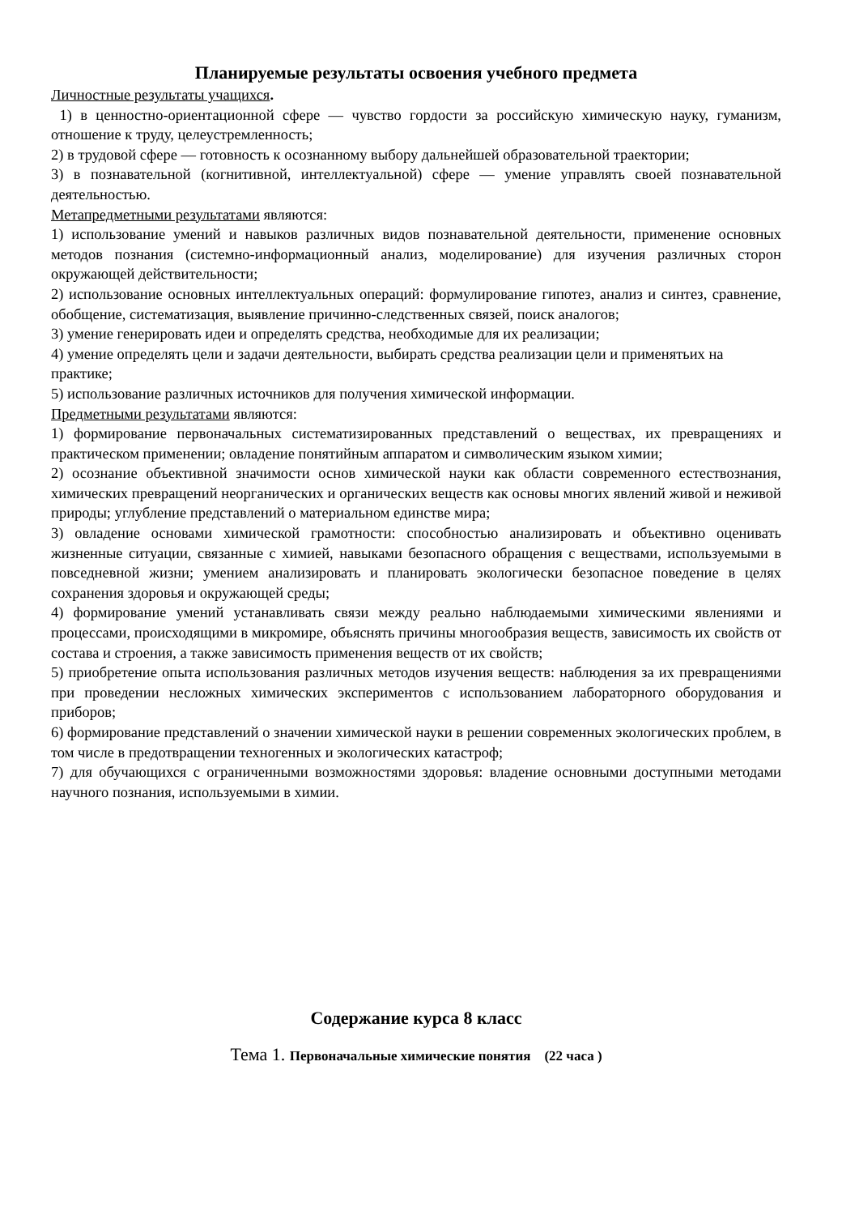Планируемые результаты освоения учебного предмета
Личностные результаты учащихся.
1) в ценностно-ориентационной сфере — чувство гордости за российскую химическую науку, гуманизм, отношение к труду, целеустремленность;
2) в трудовой сфере — готовность к осознанному выбору дальнейшей образовательной траектории;
3) в познавательной (когнитивной, интеллектуальной) сфере — умение управлять своей познавательной деятельностью.
Метапредметными результатами являются:
1) использование умений и навыков различных видов познавательной деятельности, применение основных методов познания (системно-информационный анализ, моделирование) для изучения различных сторон окружающей действительности;
2) использование основных интеллектуальных операций: формулирование гипотез, анализ и синтез, сравнение, обобщение, систематизация, выявление причинно-следственных связей, поиск аналогов;
3) умение генерировать идеи и определять средства, необходимые для их реализации;
4) умение определять цели и задачи деятельности, выбирать средства реализации цели и применятьих на практике;
5) использование различных источников для получения химической информации.
Предметными результатами являются:
1) формирование первоначальных систематизированных представлений о веществах, их превращениях и практическом применении; овладение понятийным аппаратом и символическим языком химии;
2) осознание объективной значимости основ химической науки как области современного естествознания, химических превращений неорганических и органических веществ как основы многих явлений живой и неживой природы; углубление представлений о материальном единстве мира;
3) овладение основами химической грамотности: способностью анализировать и объективно оценивать жизненные ситуации, связанные с химией, навыками безопасного обращения с веществами, используемыми в повседневной жизни; умением анализировать и планировать экологически безопасное поведение в целях сохранения здоровья и окружающей среды;
4) формирование умений устанавливать связи между реально наблюдаемыми химическими явлениями и процессами, происходящими в микромире, объяснять причины многообразия веществ, зависимость их свойств от состава и строения, а также зависимость применения веществ от их свойств;
5) приобретение опыта использования различных методов изучения веществ: наблюдения за их превращениями при проведении несложных химических экспериментов с использованием лабораторного оборудования и приборов;
6) формирование представлений о значении химической науки в решении современных экологических проблем, в том числе в предотвращении техногенных и экологических катастроф;
7) для обучающихся с ограниченными возможностями здоровья: владение основными доступными методами научного познания, используемыми в химии.
Содержание курса 8 класс
Тема 1. Первоначальные химические понятия (22 часа )